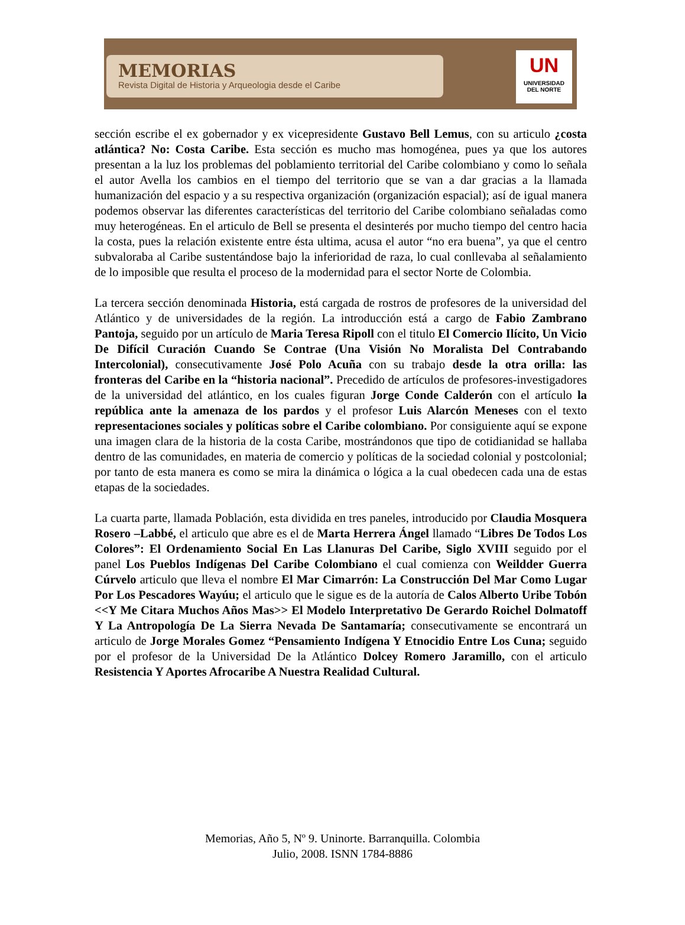MEMORIAS
Revista Digital de Historia y Arqueologia desde el Caribe
UN
UNIVERSIDAD
DEL NORTE
sección escribe el ex gobernador y ex vicepresidente Gustavo Bell Lemus, con su articulo ¿costa atlántica? No: Costa Caribe. Esta sección es mucho mas homogénea, pues ya que los autores presentan a la luz los problemas del poblamiento territorial del Caribe colombiano y como lo señala el autor Avella los cambios en el tiempo del territorio que se van a dar gracias a la llamada humanización del espacio y a su respectiva organización (organización espacial); así de igual manera podemos observar las diferentes características del territorio del Caribe colombiano señaladas como muy heterogéneas. En el articulo de Bell se presenta el desinterés por mucho tiempo del centro hacia la costa, pues la relación existente entre ésta ultima, acusa el autor “no era buena”, ya que el centro subvaloraba al Caribe sustentándose bajo la inferioridad de raza, lo cual conllevaba al señalamiento de lo imposible que resulta el proceso de la modernidad para el sector Norte de Colombia.
La tercera sección denominada Historia, está cargada de rostros de profesores de la universidad del Atlántico y de universidades de la región. La introducción está a cargo de Fabio Zambrano Pantoja, seguido por un artículo de Maria Teresa Ripoll con el titulo El Comercio Ilícito, Un Vicio De Difícil Curación Cuando Se Contrae (Una Visión No Moralista Del Contrabando Intercolonial), consecutivamente José Polo Acuña con su trabajo desde la otra orilla: las fronteras del Caribe en la “historia nacional”. Precedido de artículos de profesores-investigadores de la universidad del atlántico, en los cuales figuran Jorge Conde Calderón con el artículo la república ante la amenaza de los pardos y el profesor Luis Alarcón Meneses con el texto representaciones sociales y políticas sobre el Caribe colombiano. Por consiguiente aquí se expone una imagen clara de la historia de la costa Caribe, mostrándonos que tipo de cotidianidad se hallaba dentro de las comunidades, en materia de comercio y políticas de la sociedad colonial y postcolonial; por tanto de esta manera es como se mira la dinámica o lógica a la cual obedecen cada una de estas etapas de la sociedades.
La cuarta parte, llamada Población, esta dividida en tres paneles, introducido por Claudia Mosquera Rosero –Labbé, el articulo que abre es el de Marta Herrera Ángel llamado “Libres De Todos Los Colores”: El Ordenamiento Social En Las Llanuras Del Caribe, Siglo XVIII seguido por el panel Los Pueblos Indígenas Del Caribe Colombiano el cual comienza con Weildder Guerra Cúrvelo articulo que lleva el nombre El Mar Cimarrón: La Construcción Del Mar Como Lugar Por Los Pescadores Wayúu; el articulo que le sigue es de la autoría de Calos Alberto Uribe Tobón <<Y Me Citara Muchos Años Mas>> El Modelo Interpretativo De Gerardo Roichel Dolmatoff Y La Antropología De La Sierra Nevada De Santamaría; consecutivamente se encontrará un articulo de Jorge Morales Gomez “Pensamiento Indígena Y Etnocidio Entre Los Cuna; seguido por el profesor de la Universidad De la Atlántico Dolcey Romero Jaramillo, con el articulo Resistencia Y Aportes Afrocaribe A Nuestra Realidad Cultural.
Memorias, Año 5, Nº 9. Uninorte. Barranquilla. Colombia
Julio, 2008. ISNN 1784-8886